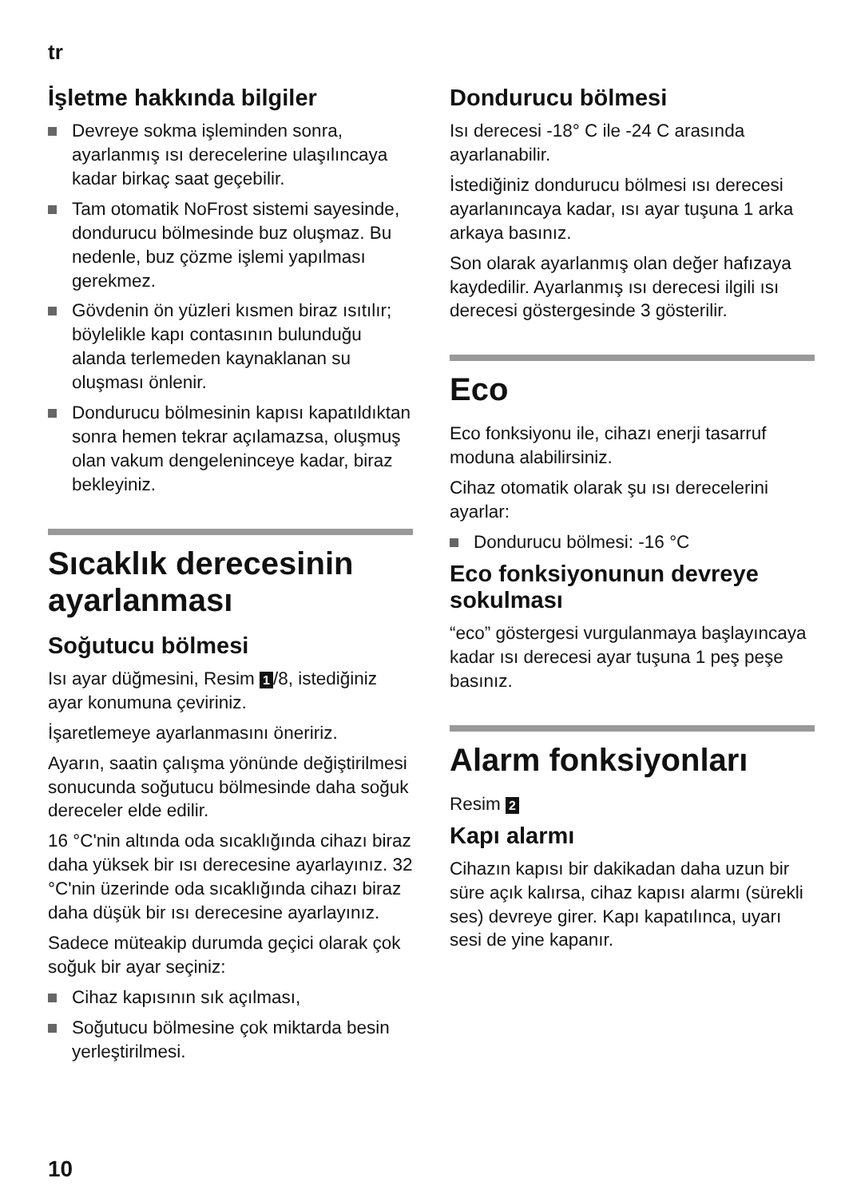tr
İşletme hakkında bilgiler
Devreye sokma işleminden sonra, ayarlanmış ısı derecelerine ulaşılıncaya kadar birkaç saat geçebilir.
Tam otomatik NoFrost sistemi sayesinde, dondurucu bölmesinde buz oluşmaz. Bu nedenle, buz çözme işlemi yapılması gerekmez.
Gövdenin ön yüzleri kısmen biraz ısıtılır; böylelikle kapı contasının bulunduğu alanda terlemeden kaynaklanan su oluşması önlenir.
Dondurucu bölmesinin kapısı kapatıldıktan sonra hemen tekrar açılamazsa, oluşmuş olan vakum dengeleninceye kadar, biraz bekleyiniz.
Sıcaklık derecesinin ayarlanması
Soğutucu bölmesi
Isı ayar düğmesini, Resim 1 /8, istediğiniz ayar konumuna çeviriniz.
İşaretlemeye ayarlanmasını öneririz.
Ayarın, saatin çalışma yönünde değiştirilmesi sonucunda soğutucu bölmesinde daha soğuk dereceler elde edilir.
16 °C'nin altında oda sıcaklığında cihazı biraz daha yüksek bir ısı derecesine ayarlayınız. 32 °C'nin üzerinde oda sıcaklığında cihazı biraz daha düşük bir ısı derecesine ayarlayınız.
Sadece müteakip durumda geçici olarak çok soğuk bir ayar seçiniz:
Cihaz kapısının sık açılması,
Soğutucu bölmesine çok miktarda besin yerleştirilmesi.
Dondurucu bölmesi
Isı derecesi -18° C ile -24 C arasında ayarlanabilir.
İstediğiniz dondurucu bölmesi ısı derecesi ayarlanıncaya kadar, ısı ayar tuşuna 1 arka arkaya basınız.
Son olarak ayarlanmış olan değer hafızaya kaydedilir. Ayarlanmış ısı derecesi ilgili ısı derecesi göstergesinde 3 gösterilir.
Eco
Eco fonksiyonu ile, cihazı enerji tasarruf moduna alabilirsiniz.
Cihaz otomatik olarak şu ısı derecelerini ayarlar:
Dondurucu bölmesi: -16 °C
Eco fonksiyonunun devreye sokulması
“eco” göstergesi vurgulanmaya başlayıncaya kadar ısı derecesi ayar tuşuna 1 peş peşe basınız.
Alarm fonksiyonları
Resim 2
Kapı alarmı
Cihazın kapısı bir dakikadan daha uzun bir süre açık kalırsa, cihaz kapısı alarmı (sürekli ses) devreye girer. Kapı kapatılınca, uyarı sesi de yine kapanır.
10